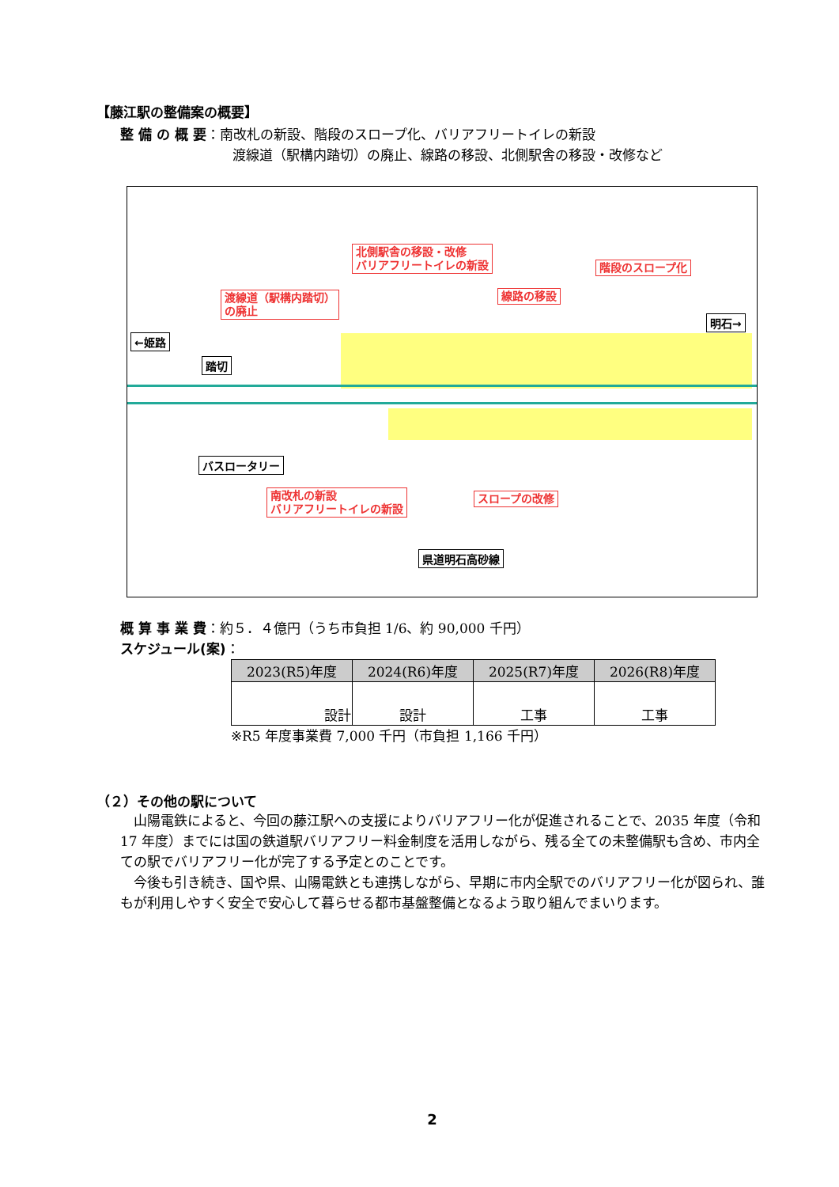【藤江駅の整備案の概要】
整 備 の 概 要：南改札の新設、階段のスロープ化、バリアフリートイレの新設
渡線道（駅構内踏切）の廃止、線路の移設、北側駅舎の移設・改修など
北側駅舎の移設・改修
バリアフリートイレの新設
階段のスロープ化
渡線道（駅構内踏切）
の廃止
線路の移設
←姫路
明石→
踏切
バスロータリー
南改札の新設
バリアフリートイレの新設
スロープの改修
県道明石高砂線
概 算 事 業 費：約５．４億円（うち市負担 1/6、約 90,000 千円）
スケジュール(案)：
| 2023(R5)年度 | 2024(R6)年度 | 2025(R7)年度 | 2026(R8)年度 |
| --- | --- | --- | --- |
| 設計 | 設計 | 工事 | 工事 |
※R5 年度事業費 7,000 千円（市負担 1,166 千円）
（２）その他の駅について
　山陽電鉄によると、今回の藤江駅への支援によりバリアフリー化が促進されることで、2035 年度（令和 17 年度）までには国の鉄道駅バリアフリー料金制度を活用しながら、残る全ての未整備駅も含め、市内全ての駅でバリアフリー化が完了する予定とのことです。
　今後も引き続き、国や県、山陽電鉄とも連携しながら、早期に市内全駅でのバリアフリー化が図られ、誰もが利用しやすく安全で安心して暮らせる都市基盤整備となるよう取り組んでまいります。
2